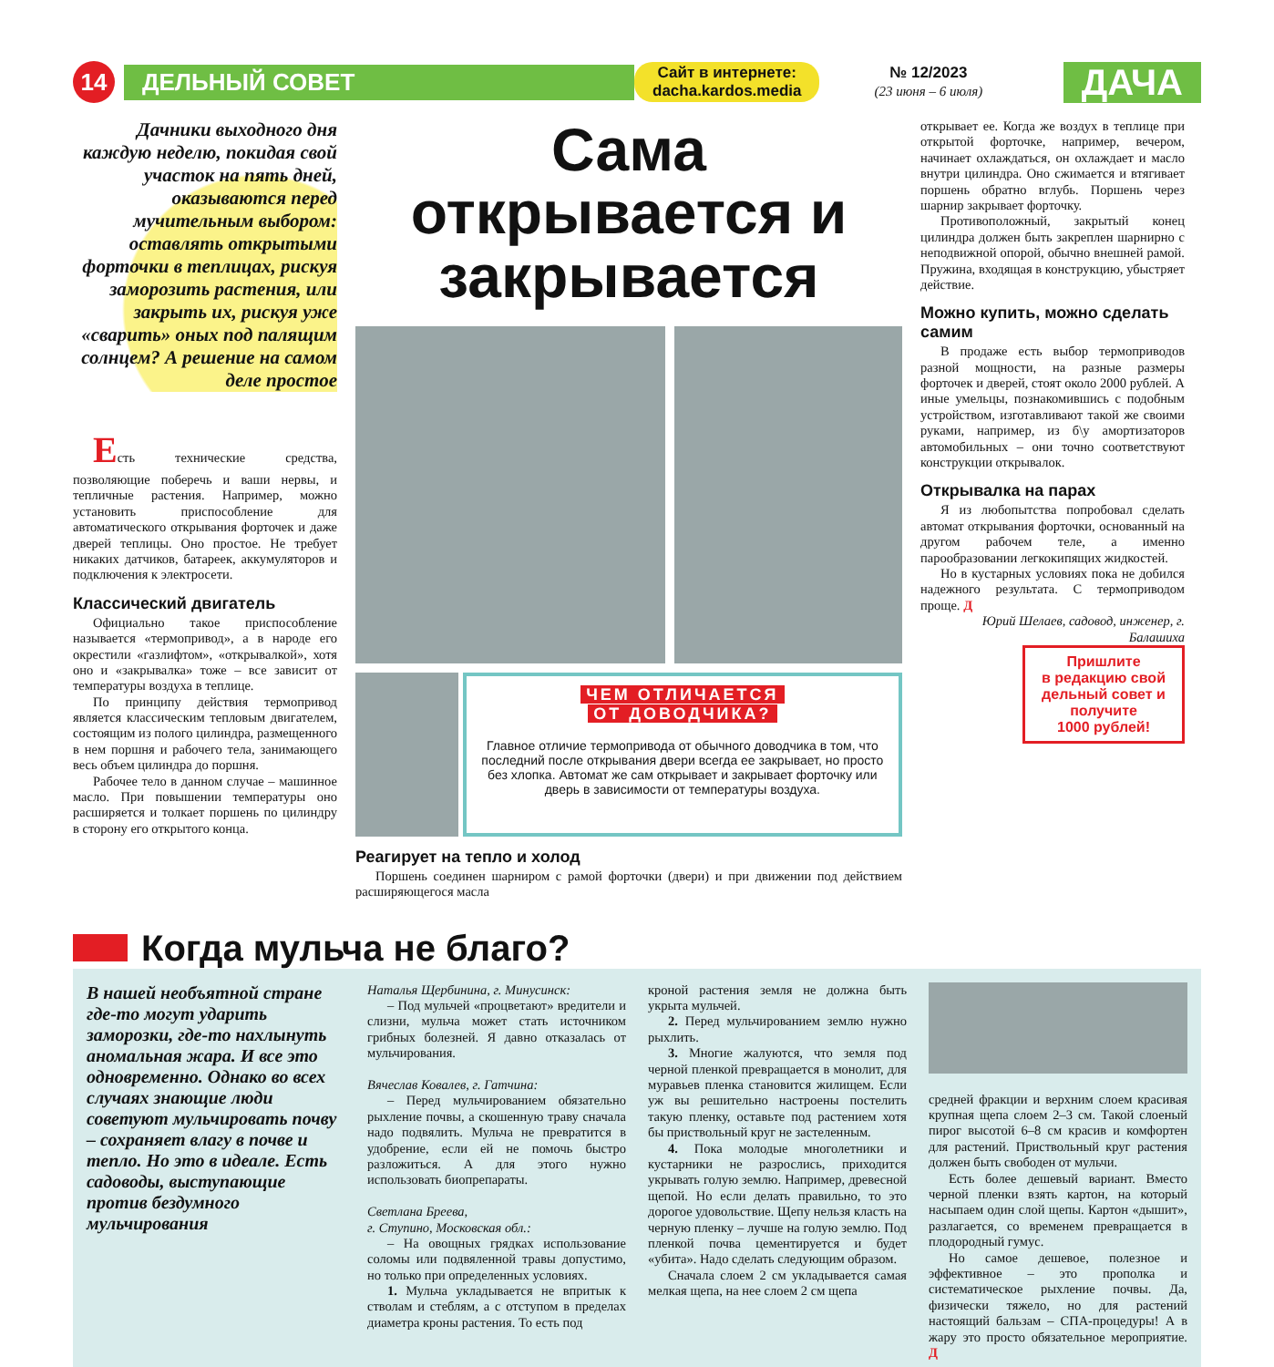14
ДЕЛЬНЫЙ СОВЕТ
Сайт в интернете:
dacha.kardos.media
№ 12/2023
(23 июня – 6 июля)
ДАЧА
Дачники выходного дня каждую неделю, покидая свой участок на пять дней, оказываются перед мучительным выбором: оставлять открытыми форточки в теплицах, рискуя заморозить растения, или закрыть их, рискуя уже «сварить» оных под палящим солнцем? А решение на самом деле простое
Есть технические средства, позволяющие поберечь и ваши нервы, и тепличные растения. Например, можно установить приспособление для автоматического открывания форточек и даже дверей теплицы. Оно простое. Не требует никаких датчиков, батареек, аккумуляторов и подключения к электросети.
Классический двигатель
Официально такое приспособление называется «термопривод», а в народе его окрестили «газлифтом», «открывалкой», хотя оно и «закрывалка» тоже – все зависит от температуры воздуха в теплице.
По принципу действия термопривод является классическим тепловым двигателем, состоящим из полого цилиндра, размещенного в нем поршня и рабочего тела, занимающего весь объем цилиндра до поршня.
Рабочее тело в данном случае – машинное масло. При повышении температуры оно расширяется и толкает поршень по цилиндру в сторону его открытого конца.
Сама открывается и закрывается
ЧЕМ ОТЛИЧАЕТСЯ
ОТ ДОВОДЧИКА?
Главное отличие термопривода от обычного доводчика в том, что последний после открывания двери всегда ее закрывает, но просто без хлопка. Автомат же сам открывает и закрывает форточку или дверь в зависимости от температуры воздуха.
Реагирует на тепло и холод
Поршень соединен шарниром с рамой форточки (двери) и при движении под действием расширяющегося масла
открывает ее. Когда же воздух в теплице при открытой форточке, например, вечером, начинает охлаждаться, он охлаждает и масло внутри цилиндра. Оно сжимается и втягивает поршень обратно вглубь. Поршень через шарнир закрывает форточку.
Противоположный, закрытый конец цилиндра должен быть закреплен шарнирно с неподвижной опорой, обычно внешней рамой. Пружина, входящая в конструкцию, убыстряет действие.
Можно купить, можно сделать самим
В продаже есть выбор термоприводов разной мощности, на разные размеры форточек и дверей, стоят около 2000 рублей. А иные умельцы, познакомившись с подобным устройством, изготавливают такой же своими руками, например, из б\у амортизаторов автомобильных – они точно соответствуют конструкции открывалок.
Открывалка на парах
Я из любопытства попробовал сделать автомат открывания форточки, основанный на другом рабочем теле, а именно парообразовании легкокипящих жидкостей.
Но в кустарных условиях пока не добился надежного результата. С термоприводом проще. Д
Юрий Шелаев, садовод, инженер, г. Балашиха
Пришлите
в редакцию свой дельный совет и получите
1000 рублей!
Когда мульча не благо?
В нашей необъятной стране где-то могут ударить заморозки, где-то нахлынуть аномальная жара. И все это одновременно. Однако во всех случаях знающие люди советуют мульчировать почву – сохраняет влагу в почве и тепло. Но это в идеале. Есть садоводы, выступающие против бездумного мульчирования
Наталья Щербинина, г. Минусинск:
– Под мульчей «процветают» вредители и слизни, мульча может стать источником грибных болезней. Я давно отказалась от мульчирования.
Вячеслав Ковалев, г. Гатчина:
– Перед мульчированием обязательно рыхление почвы, а скошенную траву сначала надо подвялить. Мульча не превратится в удобрение, если ей не помочь быстро разложиться. А для этого нужно использовать биопрепараты.
Светлана Бреева,
г. Ступино, Московская обл.:
– На овощных грядках использование соломы или подвяленной травы допустимо, но только при определенных условиях.
1. Мульча укладывается не впритык к стволам и стеблям, а с отступом в пределах диаметра кроны растения. То есть под
кроной растения земля не должна быть укрыта мульчей.
2. Перед мульчированием землю нужно рыхлить.
3. Многие жалуются, что земля под черной пленкой превращается в монолит, для муравьев пленка становится жилищем. Если уж вы решительно настроены постелить такую пленку, оставьте под растением хотя бы приствольный круг не застеленным.
4. Пока молодые многолетники и кустарники не разрослись, приходится укрывать голую землю. Например, древесной щепой. Но если делать правильно, то это дорогое удовольствие. Щепу нельзя класть на черную пленку – лучше на голую землю. Под пленкой почва цементируется и будет «убита». Надо сделать следующим образом.
Сначала слоем 2 см укладывается самая мелкая щепа, на нее слоем 2 см щепа
средней фракции и верхним слоем красивая крупная щепа слоем 2–3 см. Такой слоеный пирог высотой 6–8 см красив и комфортен для растений. Приствольный круг растения должен быть свободен от мульчи.
Есть более дешевый вариант. Вместо черной пленки взять картон, на который насыпаем один слой щепы. Картон «дышит», разлагается, со временем превращается в плодородный гумус.
Но самое дешевое, полезное и эффективное – это прополка и систематическое рыхление почвы. Да, физически тяжело, но для растений настоящий бальзам – СПА-процедуры! А в жару это просто обязательное мероприятие. Д